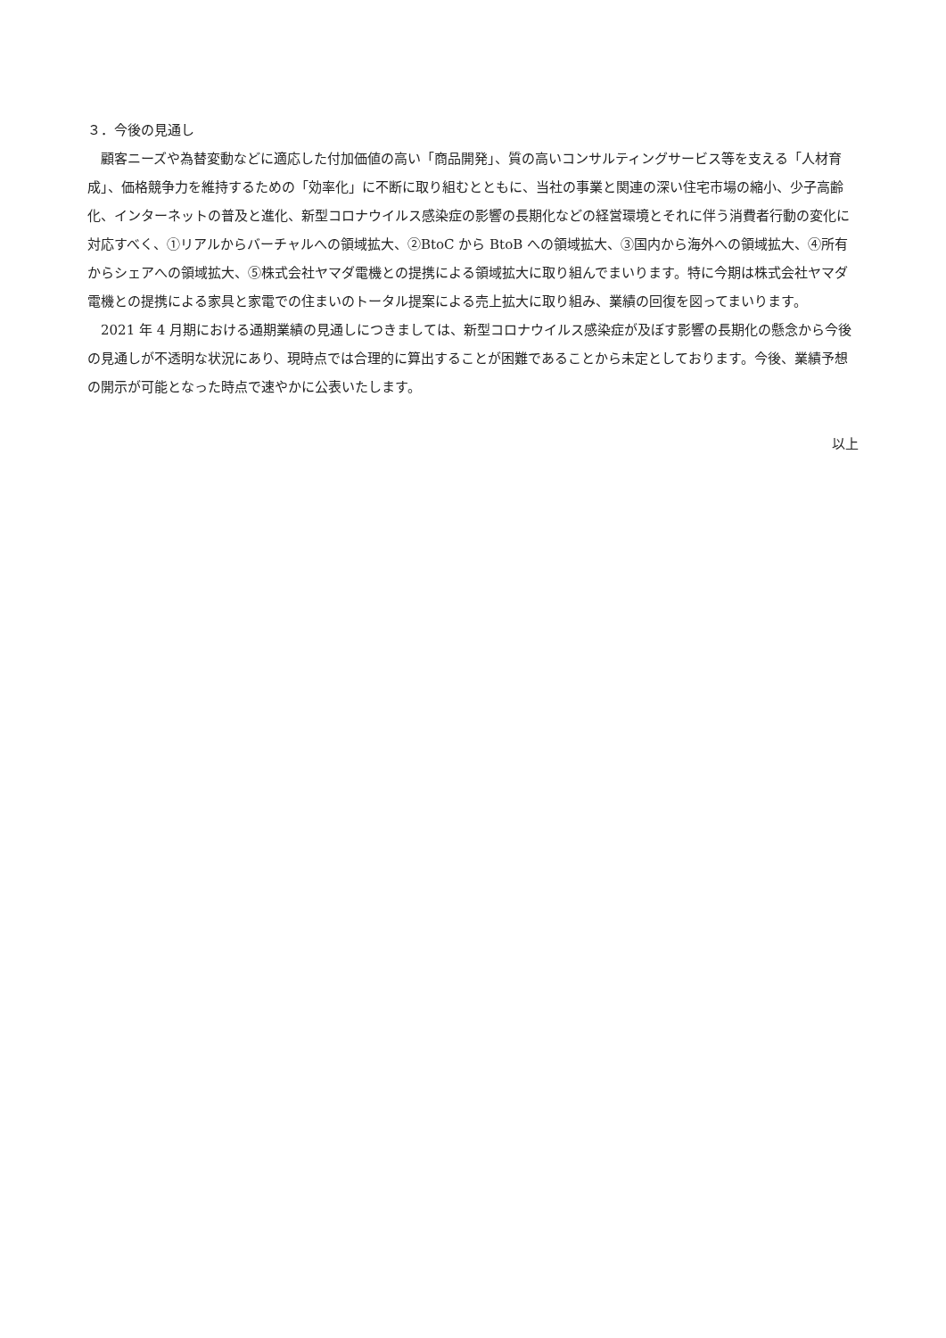３．今後の見通し
顧客ニーズや為替変動などに適応した付加価値の高い「商品開発」、質の高いコンサルティングサービス等を支える「人材育成」、価格競争力を維持するための「効率化」に不断に取り組むとともに、当社の事業と関連の深い住宅市場の縮小、少子高齢化、インターネットの普及と進化、新型コロナウイルス感染症の影響の長期化などの経営環境とそれに伴う消費者行動の変化に対応すべく、①リアルからバーチャルへの領域拡大、②BtoC から BtoB への領域拡大、③国内から海外への領域拡大、④所有からシェアへの領域拡大、⑤株式会社ヤマダ電機との提携による領域拡大に取り組んでまいります。特に今期は株式会社ヤマダ電機との提携による家具と家電での住まいのトータル提案による売上拡大に取り組み、業績の回復を図ってまいります。
2021 年 4 月期における通期業績の見通しにつきましては、新型コロナウイルス感染症が及ぼす影響の長期化の懸念から今後の見通しが不透明な状況にあり、現時点では合理的に算出することが困難であることから未定としております。今後、業績予想の開示が可能となった時点で速やかに公表いたします。
以上